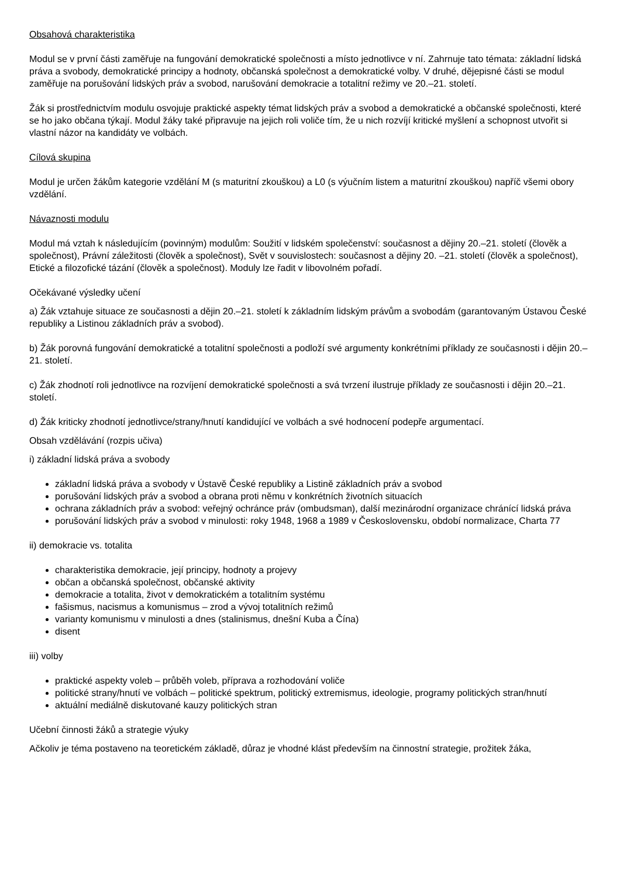Obsahová charakteristika
Modul se v první části zaměřuje na fungování demokratické společnosti a místo jednotlivce v ní. Zahrnuje tato témata: základní lidská práva a svobody, demokratické principy a hodnoty, občanská společnost a demokratické volby. V druhé, dějepisné části se modul zaměřuje na porušování lidských práv a svobod, narušování demokracie a totalitní režimy ve 20.–21. století.
Žák si prostřednictvím modulu osvojuje praktické aspekty témat lidských práv a svobod a demokratické a občanské společnosti, které se ho jako občana týkají. Modul žáky také připravuje na jejich roli voliče tím, že u nich rozvíjí kritické myšlení a schopnost utvořit si vlastní názor na kandidáty ve volbách.
Cílová skupina
Modul je určen žákům kategorie vzdělání M (s maturitní zkouškou) a L0 (s výučním listem a maturitní zkouškou) napříč všemi obory vzdělání.
Návaznosti modulu
Modul má vztah k následujícím (povinným) modulům: Soužití v lidském společenství: současnost a dějiny 20.–21. století (člověk a společnost), Právní záležitosti (člověk a společnost), Svět v souvislostech: současnost a dějiny 20. –21. století (člověk a společnost), Etické a filozofické tázání (člověk a společnost). Moduly lze řadit v libovolném pořadí.
Očekávané výsledky učení
a) Žák vztahuje situace ze současnosti a dějin 20.–21. století k základním lidským právům a svobodám (garantovaným Ústavou České republiky a Listinou základních práv a svobod).
b) Žák porovná fungování demokratické a totalitní společnosti a podloží své argumenty konkrétními příklady ze současnosti i dějin 20.–21. století.
c) Žák zhodnotí roli jednotlivce na rozvíjení demokratické společnosti a svá tvrzení ilustruje příklady ze současnosti i dějin 20.–21. století.
d) Žák kriticky zhodnotí jednotlivce/strany/hnutí kandidující ve volbách a své hodnocení podepře argumentací.
Obsah vzdělávání (rozpis učiva)
i) základní lidská práva a svobody
základní lidská práva a svobody v Ústavě České republiky a Listině základních práv a svobod
porušování lidských práv a svobod a obrana proti němu v konkrétních životních situacích
ochrana základních práv a svobod: veřejný ochránce práv (ombudsman), další mezinárodní organizace chránící lidská práva
porušování lidských práv a svobod v minulosti: roky 1948, 1968 a 1989 v Československu, období normalizace, Charta 77
ii) demokracie vs. totalita
charakteristika demokracie, její principy, hodnoty a projevy
občan a občanská společnost, občanské aktivity
demokracie a totalita, život v demokratickém a totalitním systému
fašismus, nacismus a komunismus – zrod a vývoj totalitních režimů
varianty komunismu v minulosti a dnes (stalinismus, dnešní Kuba a Čína)
disent
iii) volby
praktické aspekty voleb – průběh voleb, příprava a rozhodování voliče
politické strany/hnutí ve volbách – politické spektrum, politický extremismus, ideologie, programy politických stran/hnutí
aktuální mediálně diskutované kauzy politických stran
Učební činnosti žáků a strategie výuky
Ačkoliv je téma postaveno na teoretickém základě, důraz je vhodné klást především na činnostní strategie, prožitek žáka,